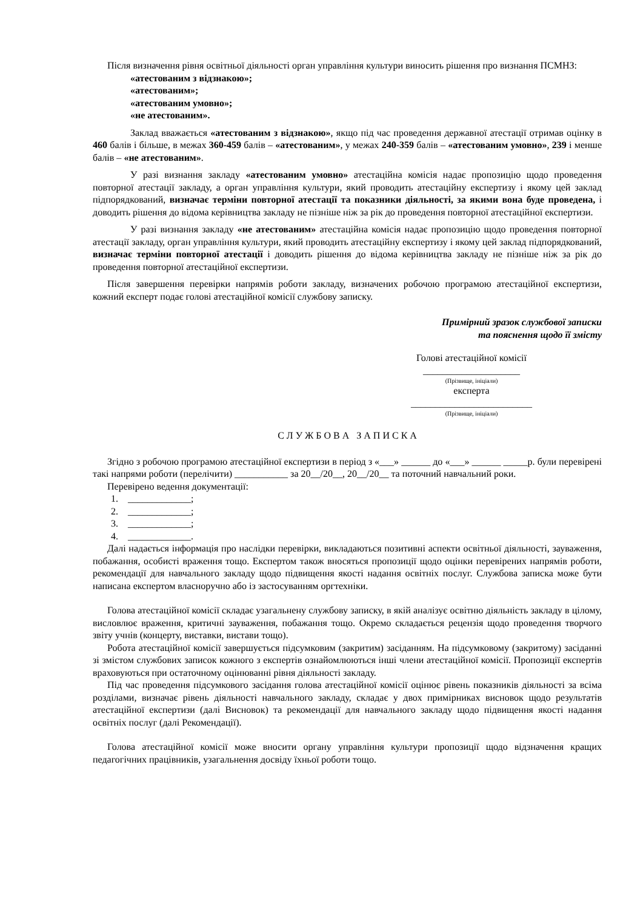Після визначення рівня освітньої діяльності орган управління культури виносить рішення про визнання ПСМНЗ:
«атестованим з відзнакою»;
«атестованим»;
«атестованим умовно»;
«не атестованим».
Заклад вважається «атестованим з відзнакою», якщо під час проведення державної атестації отримав оцінку в 460 балів і більше, в межах 360-459 балів – «атестованим», у межах 240-359 балів – «атестованим умовно», 239 і менше балів – «не атестованим».
У разі визнання закладу «атестованим умовно» атестаційна комісія надає пропозицію щодо проведення повторної атестації закладу, а орган управління культури, який проводить атестаційну експертизу і якому цей заклад підпорядкований, визначає терміни повторної атестації та показники діяльності, за якими вона буде проведена, і доводить рішення до відома керівництва закладу не пізніше ніж за рік до проведення повторної атестаційної експертизи.
У разі визнання закладу «не атестованим» атестаційна комісія надає пропозицію щодо проведення повторної атестації закладу, орган управління культури, який проводить атестаційну експертизу і якому цей заклад підпорядкований, визначає терміни повторної атестації і доводить рішення до відома керівництва закладу не пізніше ніж за рік до проведення повторної атестаційної експертизи.
Після завершення перевірки напрямів роботи закладу, визначених робочою програмою атестаційної експертизи, кожний експерт подає голові атестаційної комісії службову записку.
Примірний зразок службової записки
та пояснення щодо її змісту
Голові атестаційної комісії
____________________
(Прізвище, ініціали)
експерта
_________________________
(Прізвище, ініціали)
С Л У Ж Б О В А З А П И С К А
Згідно з робочою програмою атестаційної експертизи в період з «___» ______ до «___» ______ _____р. були перевірені такі напрями роботи (перелічити) ___________ за 20__/20__, 20__/20__ та поточний навчальний роки.
Перевірено ведення документації:
1. _____________;
2. _____________;
3. _____________;
4. _____________.
Далі надається інформація про наслідки перевірки, викладаються позитивні аспекти освітньої діяльності, зауваження, побажання, особисті враження тощо. Експертом також вносяться пропозиції щодо оцінки перевірених напрямів роботи, рекомендації для навчального закладу щодо підвищення якості надання освітніх послуг. Службова записка може бути написана експертом власноручно або із застосуванням оргтехніки.
Голова атестаційної комісії складає узагальнену службову записку, в якій аналізує освітню діяльність закладу в цілому, висловлює враження, критичні зауваження, побажання тощо. Окремо складається рецензія щодо проведення творчого звіту учнів (концерту, виставки, вистави тощо).
Робота атестаційної комісії завершується підсумковим (закритим) засіданням. На підсумковому (закритому) засіданні зі змістом службових записок кожного з експертів ознайомлюються інші члени атестаційної комісії. Пропозиції експертів враховуються при остаточному оцінюванні рівня діяльності закладу.
Під час проведення підсумкового засідання голова атестаційної комісії оцінює рівень показників діяльності за всіма розділами, визначає рівень діяльності навчального закладу, складає у двох примірниках висновок щодо результатів атестаційної експертизи (далі Висновок) та рекомендації для навчального закладу щодо підвищення якості надання освітніх послуг (далі Рекомендації).
Голова атестаційної комісії може вносити органу управління культури пропозиції щодо відзначення кращих педагогічних працівників, узагальнення досвіду їхньої роботи тощо.